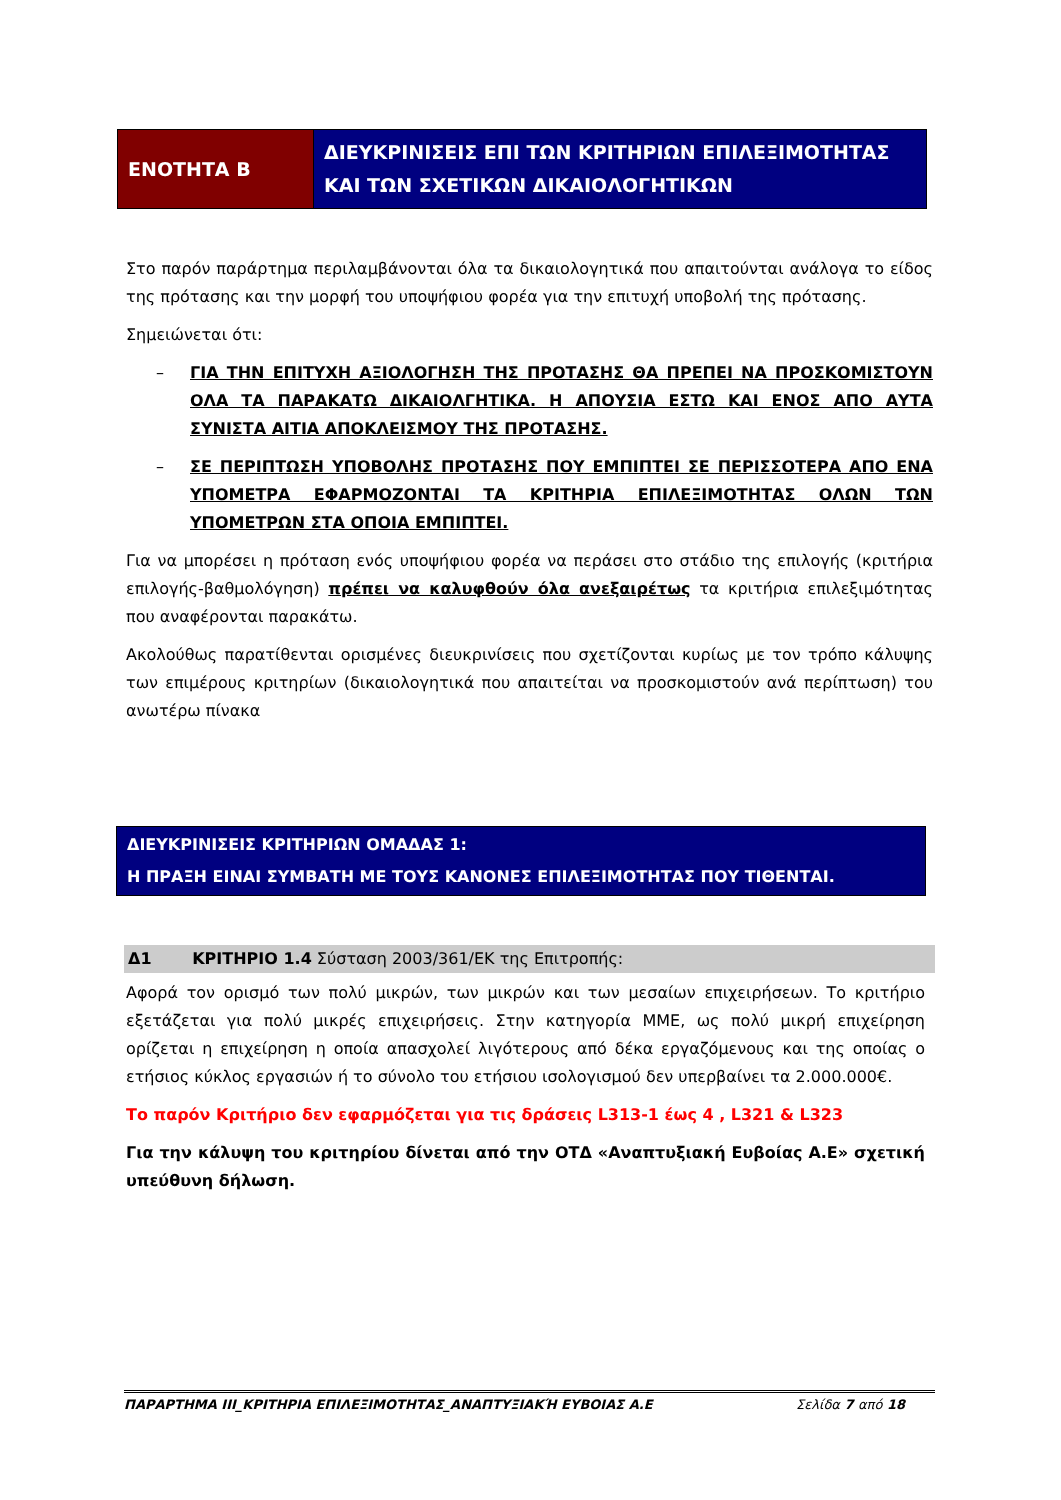| ΕΝΟΤΗΤΑ Β | ΔΙΕΥΚΡΙΝΙΣΕΙΣ ΕΠΙ ΤΩΝ ΚΡΙΤΗΡΙΩΝ ΕΠΙΛΕΞΙΜΟΤΗΤΑΣ ΚΑΙ ΤΩΝ ΣΧΕΤΙΚΩΝ ΔΙΚΑΙΟΛΟΓΗΤΙΚΩΝ |
Στο παρόν παράρτημα περιλαμβάνονται όλα τα δικαιολογητικά που απαιτούνται ανάλογα το είδος της πρότασης και την μορφή του υποψήφιου φορέα για την επιτυχή υποβολή της πρότασης.
Σημειώνεται ότι:
– ΓΙΑ ΤΗΝ ΕΠΙΤΥΧΗ ΑΞΙΟΛΟΓΗΣΗ ΤΗΣ ΠΡΟΤΑΣΗΣ ΘΑ ΠΡΕΠΕΙ ΝΑ ΠΡΟΣΚΟΜΙΣΤΟΥΝ ΟΛΑ ΤΑ ΠΑΡΑΚΑΤΩ ΔΙΚΑΙΟΛΓΗΤΙΚΑ. Η ΑΠΟΥΣΙΑ ΕΣΤΩ ΚΑΙ ΕΝΟΣ ΑΠΟ ΑΥΤΑ ΣΥΝΙΣΤΑ ΑΙΤΙΑ ΑΠΟΚΛΕΙΣΜΟΥ ΤΗΣ ΠΡΟΤΑΣΗΣ.
– ΣΕ ΠΕΡΙΠΤΩΣΗ ΥΠΟΒΟΛΗΣ ΠΡΟΤΑΣΗΣ ΠΟΥ ΕΜΠΙΠΤΕΙ ΣΕ ΠΕΡΙΣΣΟΤΕΡΑ ΑΠΟ ΕΝΑ ΥΠΟΜΕΤΡΑ ΕΦΑΡΜΟΖΟΝΤΑΙ ΤΑ ΚΡΙΤΗΡΙΑ ΕΠΙΛΕΞΙΜΟΤΗΤΑΣ ΟΛΩΝ ΤΩΝ ΥΠΟΜΕΤΡΩΝ ΣΤΑ ΟΠΟΙΑ ΕΜΠΙΠΤΕΙ.
Για να μπορέσει η πρόταση ενός υποψήφιου φορέα να περάσει στο στάδιο της επιλογής (κριτήρια επιλογής-βαθμολόγηση) πρέπει να καλυφθούν όλα ανεξαιρέτως τα κριτήρια επιλεξιμότητας που αναφέρονται παρακάτω.
Ακολούθως παρατίθενται ορισμένες διευκρινίσεις που σχετίζονται κυρίως με τον τρόπο κάλυψης των επιμέρους κριτηρίων (δικαιολογητικά που απαιτείται να προσκομιστούν ανά περίπτωση) του ανωτέρω πίνακα
ΔΙΕΥΚΡΙΝΙΣΕΙΣ ΚΡΙΤΗΡΙΩΝ ΟΜΑΔΑΣ 1:
Η ΠΡΑΞΗ ΕΙΝΑΙ ΣΥΜΒΑΤΗ ΜΕ ΤΟΥΣ ΚΑΝΟΝΕΣ ΕΠΙΛΕΞΙΜΟΤΗΤΑΣ ΠΟΥ ΤΙΘΕΝΤΑΙ.
Δ1 ΚΡΙΤΗΡΙΟ 1.4 Σύσταση 2003/361/ΕΚ της Επιτροπής:
Αφορά τον ορισμό των πολύ μικρών, των μικρών και των μεσαίων επιχειρήσεων. Το κριτήριο εξετάζεται για πολύ μικρές επιχειρήσεις. Στην κατηγορία ΜΜΕ, ως πολύ μικρή επιχείρηση ορίζεται η επιχείρηση η οποία απασχολεί λιγότερους από δέκα εργαζόμενους και της οποίας ο ετήσιος κύκλος εργασιών ή το σύνολο του ετήσιου ισολογισμού δεν υπερβαίνει τα 2.000.000€.
Το παρόν Κριτήριο δεν εφαρμόζεται για τις δράσεις L313-1 έως 4 , L321 & L323
Για την κάλυψη του κριτηρίου δίνεται από την ΟΤΔ «Αναπτυξιακή Ευβοίας Α.Ε» σχετική υπεύθυνη δήλωση.
ΠΑΡΑΡΤΗΜΑ ΙΙΙ_ΚΡΙΤΗΡΙΑ ΕΠΙΛΕΞΙΜΟΤΗΤΑΣ_ΑΝΑΠΤΥΞΙΑΚΉ ΕΥΒΟΙΑΣ Α.Ε Σελίδα 7 από 18